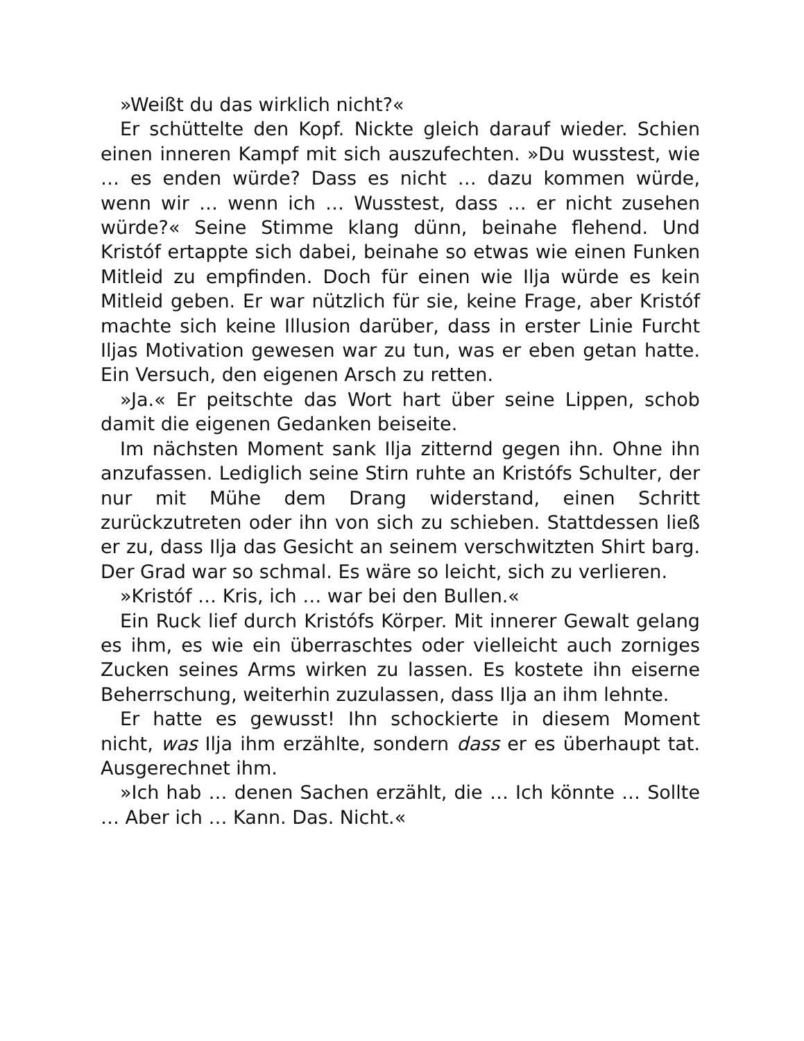»Weißt du das wirklich nicht?«
Er schüttelte den Kopf. Nickte gleich darauf wieder. Schien einen inneren Kampf mit sich auszufechten. »Du wusstest, wie … es enden würde? Dass es nicht … dazu kommen würde, wenn wir … wenn ich … Wusstest, dass … er nicht zusehen würde?« Seine Stimme klang dünn, beinahe flehend. Und Kristóf ertappte sich dabei, beinahe so etwas wie einen Funken Mitleid zu empfinden. Doch für einen wie Ilja würde es kein Mitleid geben. Er war nützlich für sie, keine Frage, aber Kristóf machte sich keine Illusion darüber, dass in erster Linie Furcht Iljas Motivation gewesen war zu tun, was er eben getan hatte. Ein Versuch, den eigenen Arsch zu retten.
»Ja.« Er peitschte das Wort hart über seine Lippen, schob damit die eigenen Gedanken beiseite.
Im nächsten Moment sank Ilja zitternd gegen ihn. Ohne ihn anzufassen. Lediglich seine Stirn ruhte an Kristófs Schulter, der nur mit Mühe dem Drang widerstand, einen Schritt zurückzutreten oder ihn von sich zu schieben. Stattdessen ließ er zu, dass Ilja das Gesicht an seinem verschwitzten Shirt barg. Der Grad war so schmal. Es wäre so leicht, sich zu verlieren.
»Kristóf … Kris, ich … war bei den Bullen.«
Ein Ruck lief durch Kristófs Körper. Mit innerer Gewalt gelang es ihm, es wie ein überraschtes oder vielleicht auch zorniges Zucken seines Arms wirken zu lassen. Es kostete ihn eiserne Beherrschung, weiterhin zuzulassen, dass Ilja an ihm lehnte.
Er hatte es gewusst! Ihn schockierte in diesem Moment nicht, was Ilja ihm erzählte, sondern dass er es überhaupt tat. Ausgerechnet ihm.
»Ich hab … denen Sachen erzählt, die … Ich könnte … Sollte … Aber ich … Kann. Das. Nicht.«